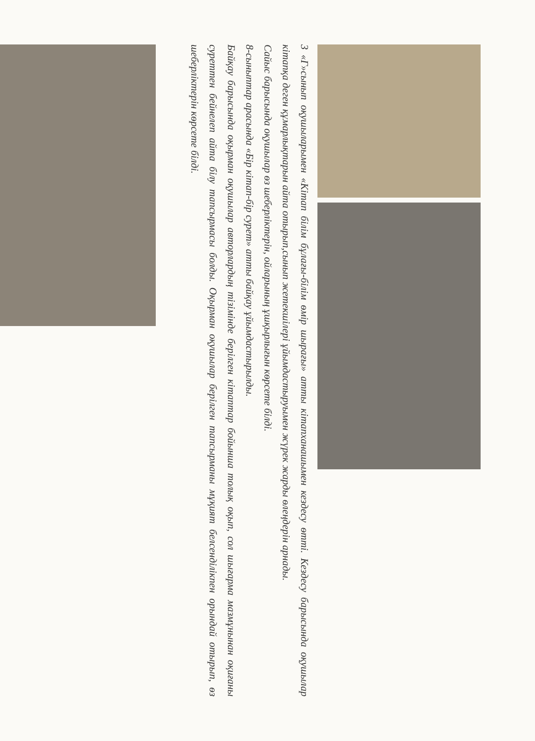3 «Г»сынып оқушыларымен «Кітап білім бұлағы-білім өмір шырағы» атты кітапханашымен кездесу өтті. Кездесу барысында оқушылар кітапқа деген құмарлықтарын айта отырып,сынып жетекшілері ұйымдастыруымен жүрек жарды өлеңдерін арнады.
Сайыс барысында оқушылар өз шеберліктерін, ойларының ұшқырлығын көрсете білді.
8-сыныптар арасында «Бір кітап-бір сурет» атты байқау ұйымдастырылды.
Байқау барысында оқырман оқушылар авторлардың тізімінде берілген кітаптар бойынша толық оқып, сол шығарма мазмұнынан оқиғаны суреттен бейнелеп айта білу тапсырмасы болды. Оқырман оқушылар берілген тапсырманы мұқият белсенділікпен орындай отырып, өз шеберліктерін көрсете білді.